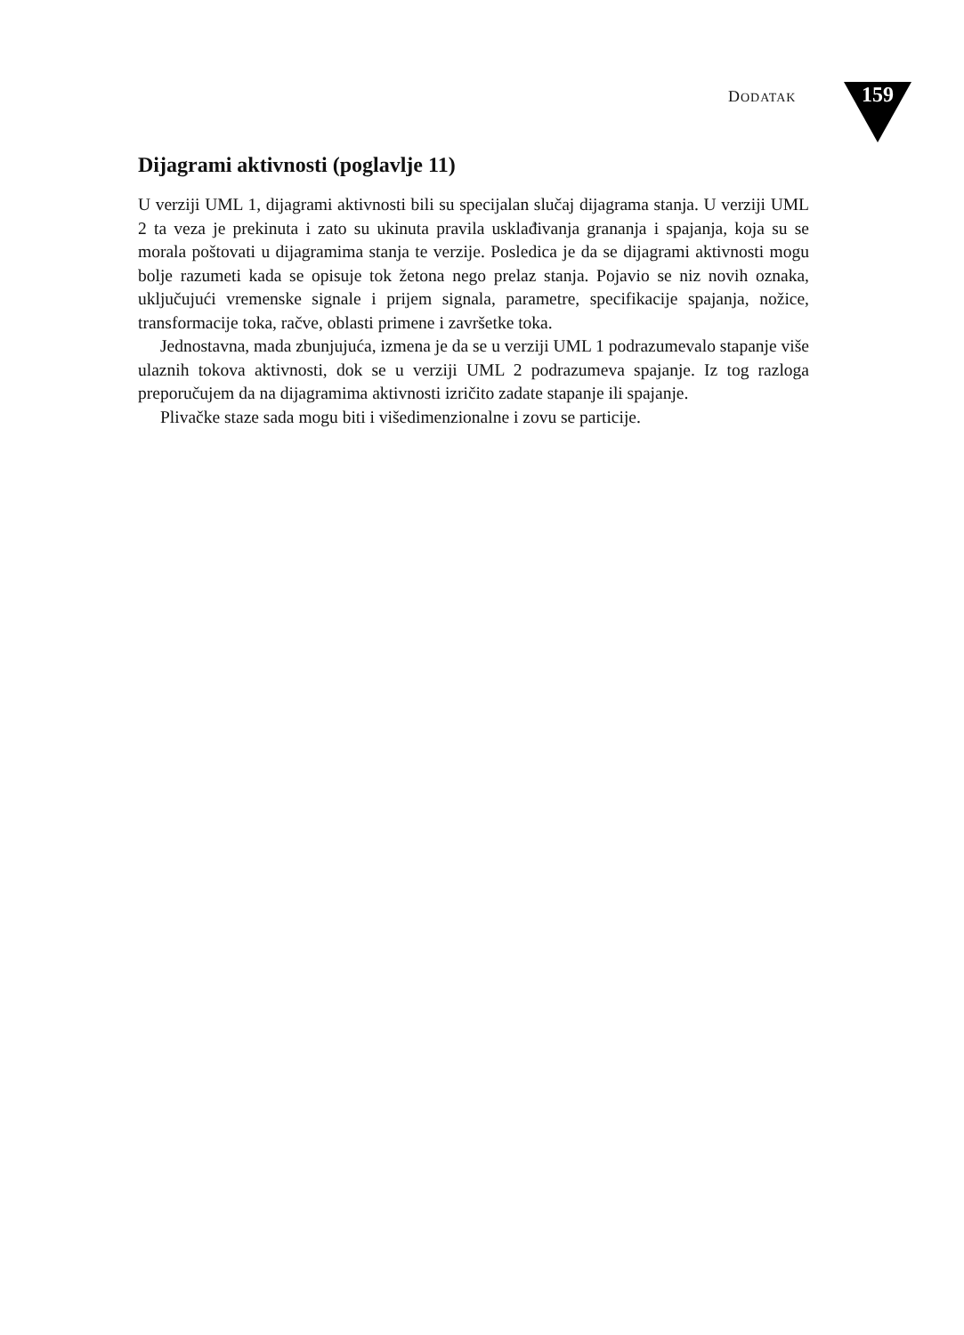DODATAK 159
Dijagrami aktivnosti (poglavlje 11)
U verziji UML 1, dijagrami aktivnosti bili su specijalan slučaj dijagrama stanja. U verziji UML 2 ta veza je prekinuta i zato su ukinuta pravila usklađivanja grananja i spajanja, koja su se morala poštovati u dijagramima stanja te verzije. Posledica je da se dijagrami aktivnosti mogu bolje razumeti kada se opisuje tok žetona nego prelaz stanja. Pojavio se niz novih oznaka, uključujući vremenske signale i prijem signala, parametre, specifikacije spajanja, nožice, transformacije toka, račve, oblasti primene i završetke toka.
Jednostavna, mada zbunjujuća, izmena je da se u verziji UML 1 podrazumevalo stapanje više ulaznih tokova aktivnosti, dok se u verziji UML 2 podrazumeva spajanje. Iz tog razloga preporučujem da na dijagramima aktivnosti izričito zadate stapanje ili spajanje.
Plivačke staze sada mogu biti i višedimenzionalne i zovu se particije.